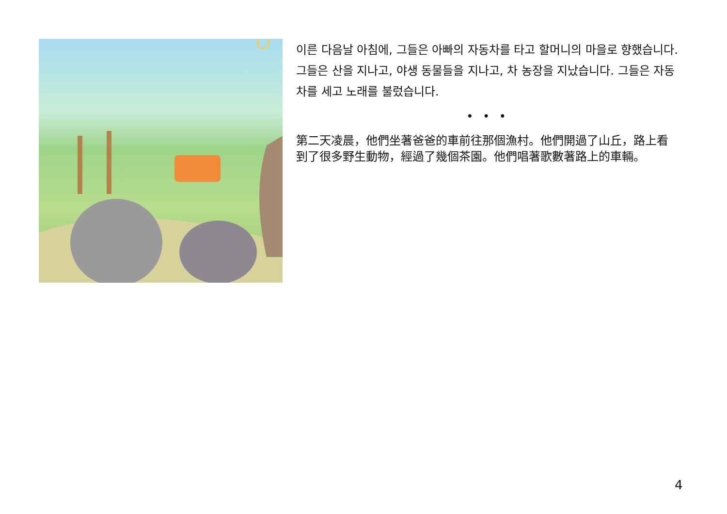이른 다음날 아침에, 그들은 아빠의 자동차를 타고 할머니의 마을로 향했습니다. 그들은 산을 지나고, 야생 동물들을 지나고, 차 농장을 지났습니다. 그들은 자동차를 세고 노래를 불렀습니다.
• • •
第二天凌晨，他們坐著爸爸的車前往那個漁村。他們開過了山丘，路上看到了很多野生動物，經過了幾個茶園。他們唱著歌數著路上的車輛。
4